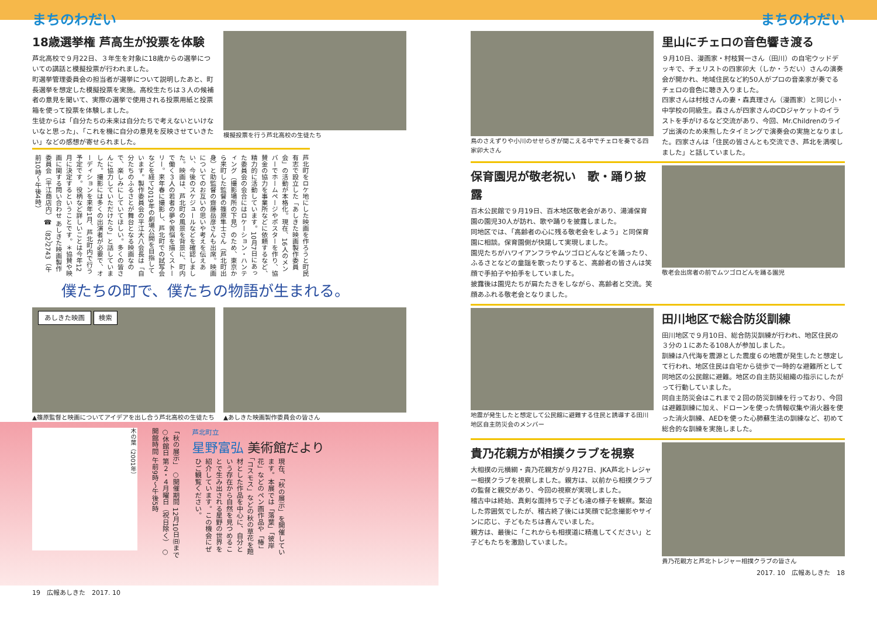まちのわだい
18歳選挙権 芦高生が投票を体験
芦北高校で９月22日、３年生を対象に18歳からの選挙についての講話と模擬投票が行われました。
町選挙管理委員会の担当者が選挙について説明したあと、町長選挙を想定した模擬投票を実施。高校生たちは３人の候補者の意見を聞いて、実際の選挙で使用される投票用紙と投票箱を使って投票を体験しました。
生徒からは「自分たちの未来は自分たちで考えないといけないなと思った」、「これを機に自分の意見を反映させていきたい」などの感想が寄せられました。
模擬投票を行う芦北高校の生徒たち
芦北町をロケ地にした映画を作ろうと町民有志で設立した「あしきた映画製作委員会」の活動が本格化。現在、16人のメンバーでホームページやポスターを作り、協賛金の協力を事業所などに依頼するなど、精力的に活動しています。10月7日にあった委員会の会合にはロケーション・ハンティング（撮影場所の下見）のため、東京から来町した監督の篠原隼士さん（芦北町出身）と助監督の齋藤岳彦さんも出席。映画についてのお互いの思いや考えを伝えあい、今後のスケジュールなどを確認しました。映画は、芦北町の風景を背景に、町内で働く３人の若者の夢や苦悩を描くストーリー。来年春に撮影し、芦北町での試写会などを経て2019年の劇場公開を目指しています。製作委員会の平江大八会長は「自分たちのふるさとが舞台となる映画なので、楽しみにしていてほしい。多くの皆さんに協力していただけたら」と話していました。撮影には多くの出演者が必要で、オーディションを来年1月、芦北町内で行う予定です。役柄など詳しいことは今年12月に決定するということです。＊協賛や映画に関する問い合わせ あしきた映画製作委員会（平江商店内）☎（82）2743（午前10時～午後4時）
僕たちの町で、僕たちの物語が生まれる。
あしきた映画 検索
▲篠原監督と映画についてアイデアを出し合う芦北高校の生徒たち
▲あしきた映画製作委員会の皆さん
木の葉（2001年）
「秋の展示」 ○開催期間 12月10日㈰まで ○休館日 第２・４月曜日（祝日除く） ○開館時間 午前9時～午後5時
芦北町立
星野富弘 美術館だより
現在、「秋の展示」を開催しています。本展では「落葉」「彼岸花」などのペン画作品や「椿」「コスモス」などの秋の草花を題材とした作品を中心に、自分という存在から自然を見つめることで生み出される星野の世界を紹介しています。この機会にぜひご観覧ください。
19　広報あしきた　2017. 10
まちのわだい
鳥のさえずりや小川のせせらぎが聞こえる中でチェロを奏でる四家卯大さん
里山にチェロの音色響き渡る
９月10日、漫画家・村枝賢一さん（田川）の自宅ウッドデッキで、チェリストの四家卯大（しか・うだい）さんの演奏会が開かれ、地域住民など約50人がプロの音楽家が奏でるチェロの音色に聴き入りました。
四家さんは村枝さんの妻・森真理さん（漫画家）と同じ小・中学校の同級生。森さんが四家さんのCDジャケットのイラストを手がけるなど交流があり、今回、Mr.Childrenのライブ出演のため来熊したタイミングで演奏会の実施となりました。四家さんは「住民の皆さんとも交流でき、芦北を満喫しました」と話していました。
保育園児が敬老祝い　歌・踊り披露
百木公民館で９月19日、百木地区敬老会があり、湯浦保育園の園児30人が訪れ、歌や踊りを披露しました。
同地区では、「高齢者の心に残る敬老会をしよう」と同保育園に相談。保育園側が快諾して実現しました。
園児たちがハワイアンフラやムツゴロどんなどを踊ったり、ふるさとなどの童謡を歌ったりすると、高齢者の皆さんは笑顔で手拍子や拍手をしていました。
披露後は園児たちが肩たたきをしながら、高齢者と交流。笑顔あふれる敬老会となりました。
敬老会出席者の前でムツゴロどんを踊る園児
地震が発生したと想定して公民館に避難する住民と誘導する田川地区自主防災会のメンバー
田川地区で総合防災訓練
田川地区で９月10日、総合防災訓練が行われ、地区住民の３分の１にあたる108人が参加しました。
訓練は八代海を震源とした震度６の地震が発生したと想定して行われ、地区住民は自宅から徒歩で一時的な避難所として同地区の公民館に避難。地区の自主防災組織の指示にしたがって行動していました。
同自主防災会はこれまで２回の防災訓練を行っており、今回は避難訓練に加え、ドローンを使った情報収集や消火器を使った消火訓練、AEDを使った心肺蘇生法の訓練など、初めて総合的な訓練を実施しました。
貴乃花親方が相撲クラブを視察
大相撲の元横綱・貴乃花親方が９月27日、JKA芦北トレジャー相撲クラブを視察しました。親方は、以前から相撲クラブの監督と親交があり、今回の視察が実現しました。
稽古中は終始、真剣な面持ちで子ども達の様子を観察。緊迫した雰囲気でしたが、稽古終了後には笑顔で記念撮影やサインに応じ、子どもたちは喜んでいました。
親方は、最後に「これからも相撲道に精進してください」と子どもたちを激励していました。
貴乃花親方と芦北トレジャー相撲クラブの皆さん
2017. 10　広報あしきた　18